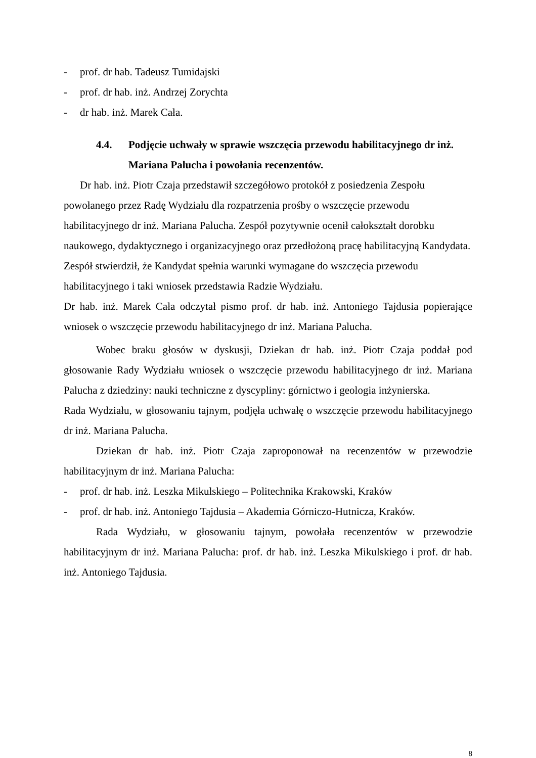- prof. dr hab. Tadeusz Tumidajski
- prof. dr hab. inż. Andrzej Zorychta
- dr hab. inż. Marek Cała.
4.4. Podjęcie uchwały w sprawie wszczęcia przewodu habilitacyjnego dr inż. Mariana Palucha i powołania recenzentów.
Dr hab. inż. Piotr Czaja przedstawił szczegółowo protokół z posiedzenia Zespołu powołanego przez Radę Wydziału dla rozpatrzenia prośby o wszczęcie przewodu habilitacyjnego dr inż. Mariana Palucha. Zespół pozytywnie ocenił całokształt dorobku naukowego, dydaktycznego i organizacyjnego oraz przedłożoną pracę habilitacyjną Kandydata. Zespół stwierdził, że Kandydat spełnia warunki wymagane do wszczęcia przewodu habilitacyjnego i taki wniosek przedstawia Radzie Wydziału.
Dr hab. inż. Marek Cała odczytał pismo prof. dr hab. inż. Antoniego Tajdusia popierające wniosek o wszczęcie przewodu habilitacyjnego dr inż. Mariana Palucha.
Wobec braku głosów w dyskusji, Dziekan dr hab. inż. Piotr Czaja poddał pod głosowanie Rady Wydziału wniosek o wszczęcie przewodu habilitacyjnego dr inż. Mariana Palucha z dziedziny: nauki techniczne z dyscypliny: górnictwo i geologia inżynierska.
Rada Wydziału, w głosowaniu tajnym, podjęła uchwałę o wszczęcie przewodu habilitacyjnego dr inż. Mariana Palucha.
Dziekan dr hab. inż. Piotr Czaja zaproponował na recenzentów w przewodzie habilitacyjnym dr inż. Mariana Palucha:
- prof. dr hab. inż. Leszka Mikulskiego – Politechnika Krakowski, Kraków
- prof. dr hab. inż. Antoniego Tajdusia – Akademia Górniczo-Hutnicza, Kraków.
Rada Wydziału, w głosowaniu tajnym, powołała recenzentów w przewodzie habilitacyjnym dr inż. Mariana Palucha: prof. dr hab. inż. Leszka Mikulskiego i prof. dr hab. inż. Antoniego Tajdusia.
8